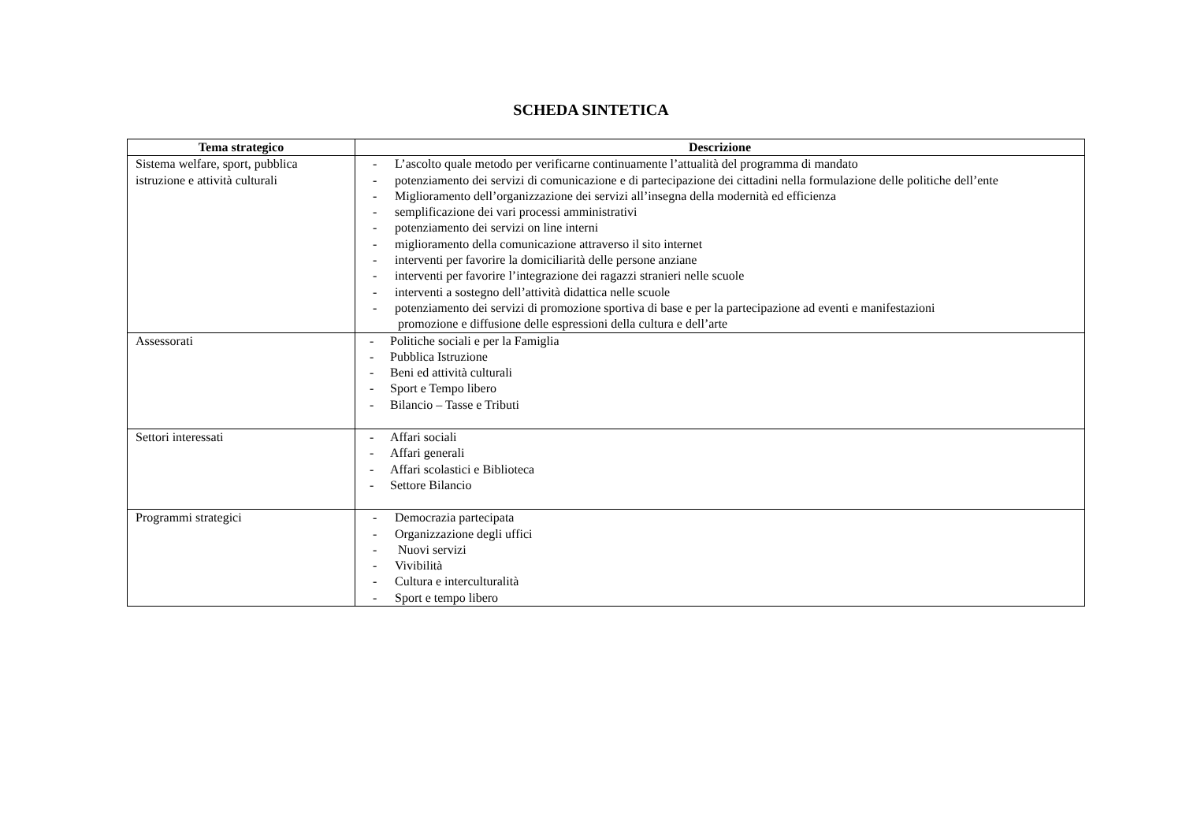SCHEDA SINTETICA
| Tema strategico | Descrizione |
| --- | --- |
| Sistema welfare, sport, pubblica istruzione e attività culturali | - L’ascolto quale metodo per verificarne continuamente l’attualità del programma di mandato - potenziamento dei servizi di comunicazione e di partecipazione dei cittadini nella formulazione delle politiche dell’ente - Miglioramento dell’organizzazione dei servizi all’insegna della modernità ed efficienza - semplificazione dei vari processi amministrativi - potenziamento dei servizi on line interni - miglioramento della comunicazione attraverso il sito internet - interventi per favorire la domiciliarità delle persone anziane - interventi per favorire l’integrazione dei ragazzi stranieri nelle scuole - interventi a sostegno dell’attività didattica nelle scuole - potenziamento dei servizi di promozione sportiva di base e per la partecipazione ad eventi e manifestazioni promozione e diffusione delle espressioni della cultura e dell’arte |
| Assessorati | - Politiche sociali e per la Famiglia - Pubblica Istruzione - Beni ed attività culturali - Sport e Tempo libero - Bilancio – Tasse e Tributi |
| Settori interessati | - Affari sociali - Affari generali - Affari scolastici e Biblioteca - Settore Bilancio |
| Programmi strategici | - Democrazia partecipata - Organizzazione degli uffici - Nuovi servizi - Vivibilità - Cultura e interculturalità - Sport e tempo libero |